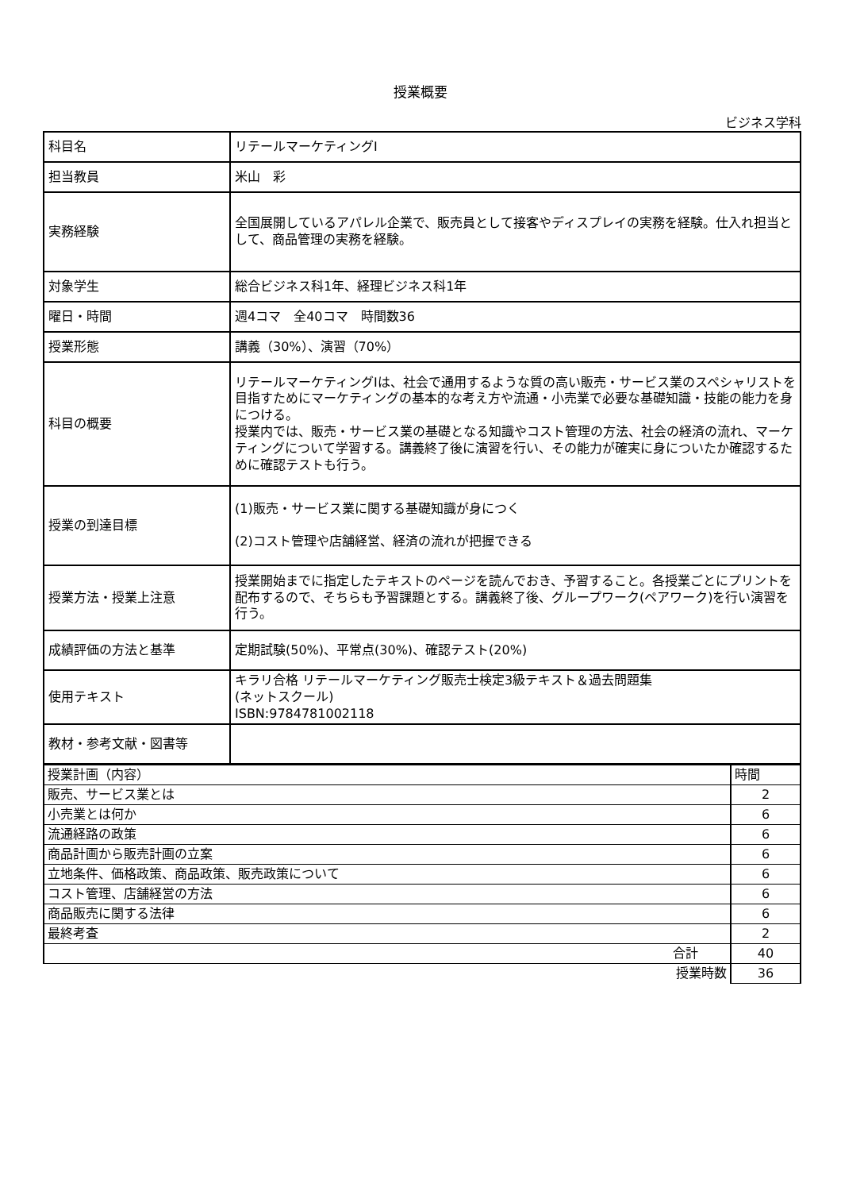授業概要
ビジネス学科
| 科目名 | リテールマーケティングⅠ |
| 担当教員 | 米山 彩 |
| 実務経験 | 全国展開しているアパレル企業で、販売員として接客やディスプレイの実務を経験。仕入れ担当として、商品管理の実務を経験。 |
| 対象学生 | 総合ビジネス科1年、経理ビジネス科1年 |
| 曜日・時間 | 週4コマ 全40コマ 時間数36 |
| 授業形態 | 講義（30%）、演習（70%） |
| 科目の概要 | リテールマーケティングⅠは、社会で通用するような質の高い販売・サービス業のスペシャリストを目指すためにマーケティングの基本的な考え方や流通・小売業で必要な基礎知識・技能の能力を身につける。 授業内では、販売・サービス業の基礎となる知識やコスト管理の方法、社会の経済の流れ、マーケティングについて学習する。講義終了後に演習を行い、その能力が確実に身についたか確認するために確認テストも行う。 |
| 授業の到達目標 | (1)販売・サービス業に関する基礎知識が身につく (2)コスト管理や店舗経営、経済の流れが把握できる |
| 授業方法・授業上注意 | 授業開始までに指定したテキストのページを読んでおき、予習すること。各授業ごとにプリントを配布するので、そちらも予習課題とする。講義終了後、グループワーク(ペアワーク)を行い演習を行う。 |
| 成績評価の方法と基準 | 定期試験(50%)、平常点(30%)、確認テスト(20%) |
| 使用テキスト | キラリ合格 リテールマーケティング販売士検定3級テキスト＆過去問題集 (ネットスクール) ISBN:9784781002118 |
| 教材・参考文献・図書等 | |
| 授業計画（内容） | 時間 |
| 販売、サービス業とは | 2 |
| 小売業とは何か | 6 |
| 流通経路の政策 | 6 |
| 商品計画から販売計画の立案 | 6 |
| 立地条件、価格政策、商品政策、販売政策について | 6 |
| コスト管理、店舗経営の方法 | 6 |
| 商品販売に関する法律 | 6 |
| 最終考査 | 2 |
| 合計 | 40 |
| 授業時数 | 36 |